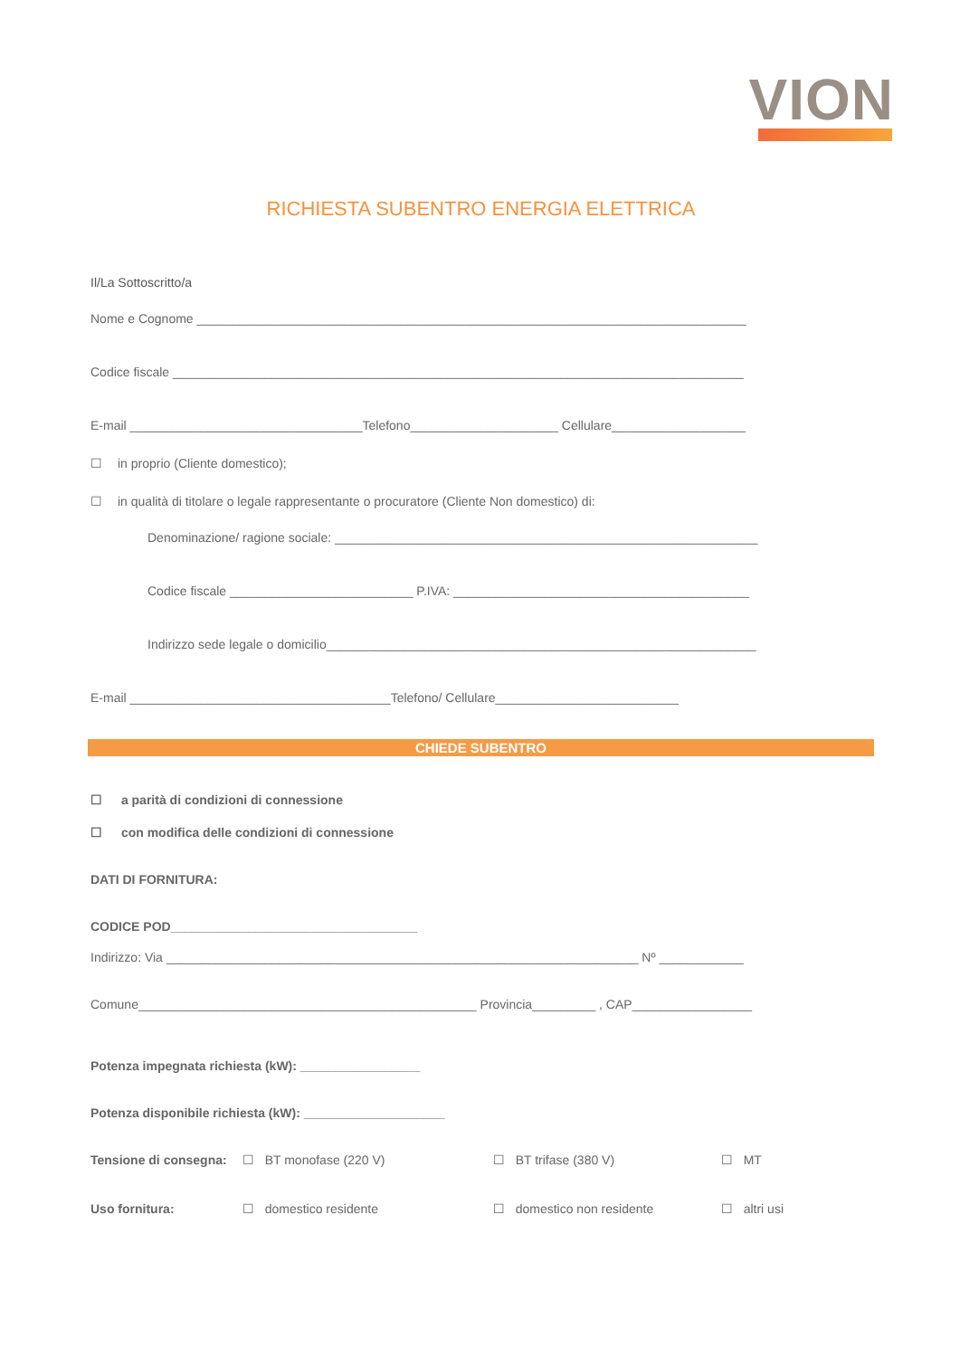VION
RICHIESTA SUBENTRO ENERGIA ELETTRICA
Il/La Sottoscritto/a
Nome e Cognome ______________________________________________________________________________
Codice fiscale _________________________________________________________________________________
E-mail _________________________________Telefono_____________________ Cellulare___________________
☐ in proprio (Cliente domestico);
☐ in qualità di titolare o legale rappresentante o procuratore (Cliente Non domestico) di:
Denominazione/ ragione sociale: ____________________________________________________________
Codice fiscale __________________________ P.IVA: __________________________________________
Indirizzo sede legale o domicilio_____________________________________________________________
E-mail _____________________________________Telefono/ Cellulare__________________________
CHIEDE SUBENTRO
☐ a parità di condizioni di connessione
☐ con modifica delle condizioni di connessione
DATI DI FORNITURA:
CODICE POD___________________________________
Indirizzo: Via ___________________________________________________________________ Nº ____________
Comune________________________________________________ Provincia_________ , CAP_________________
Potenza impegnata richiesta (kW): _________________
Potenza disponibile richiesta (kW): ____________________
Tensione di consegna: ☐ BT monofase (220 V) ☐ BT trifase (380 V) ☐ MT
Uso fornitura: ☐ domestico residente ☐ domestico non residente ☐ altri usi